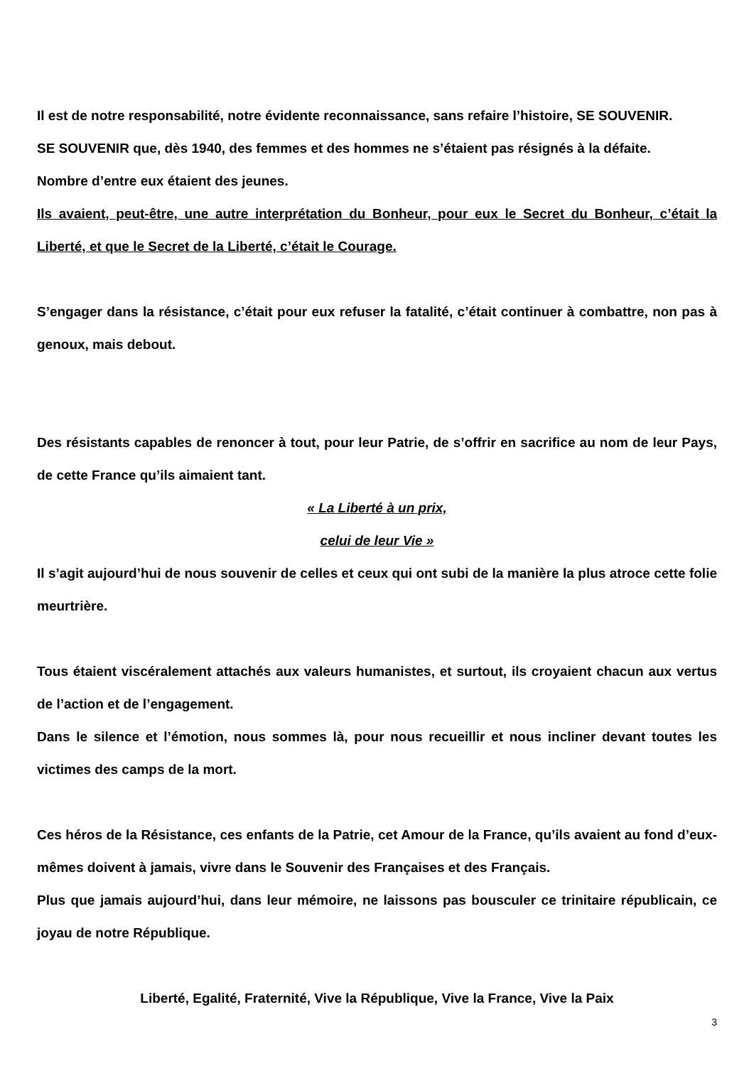Il est de notre responsabilité, notre évidente reconnaissance, sans refaire l’histoire, SE SOUVENIR.
SE SOUVENIR que, dès 1940, des femmes et des hommes ne s’étaient pas résignés à la défaite.
Nombre d’entre eux étaient des jeunes.
Ils avaient, peut-être, une autre interprétation du Bonheur, pour eux le Secret du Bonheur, c’était la Liberté, et que le Secret de la Liberté, c’était le Courage.
S’engager dans la résistance, c’était pour eux refuser la fatalité, c’était continuer à combattre, non pas à genoux, mais debout.
Des résistants capables de renoncer à tout, pour leur Patrie, de s’offrir en sacrifice au nom de leur Pays, de cette France qu’ils aimaient tant.
« La Liberté à un prix,
celui de leur Vie »
Il s’agit aujourd’hui de nous souvenir de celles et ceux qui ont subi de la manière la plus atroce cette folie meurtrière.
Tous étaient viscéralement attachés aux valeurs humanistes, et surtout, ils croyaient chacun aux vertus de l’action et de l’engagement.
Dans le silence et l’émotion, nous sommes là, pour nous recueillir et nous incliner devant toutes les victimes des camps de la mort.
Ces héros de la Résistance, ces enfants de la Patrie, cet Amour de la France, qu’ils avaient au fond d’eux-mêmes doivent à jamais, vivre dans le Souvenir des Françaises et des Français.
Plus que jamais aujourd’hui, dans leur mémoire, ne laissons pas bousculer ce trinitaire républicain, ce joyau de notre République.
Liberté, Egalité, Fraternité, Vive la République, Vive la France, Vive la Paix
3